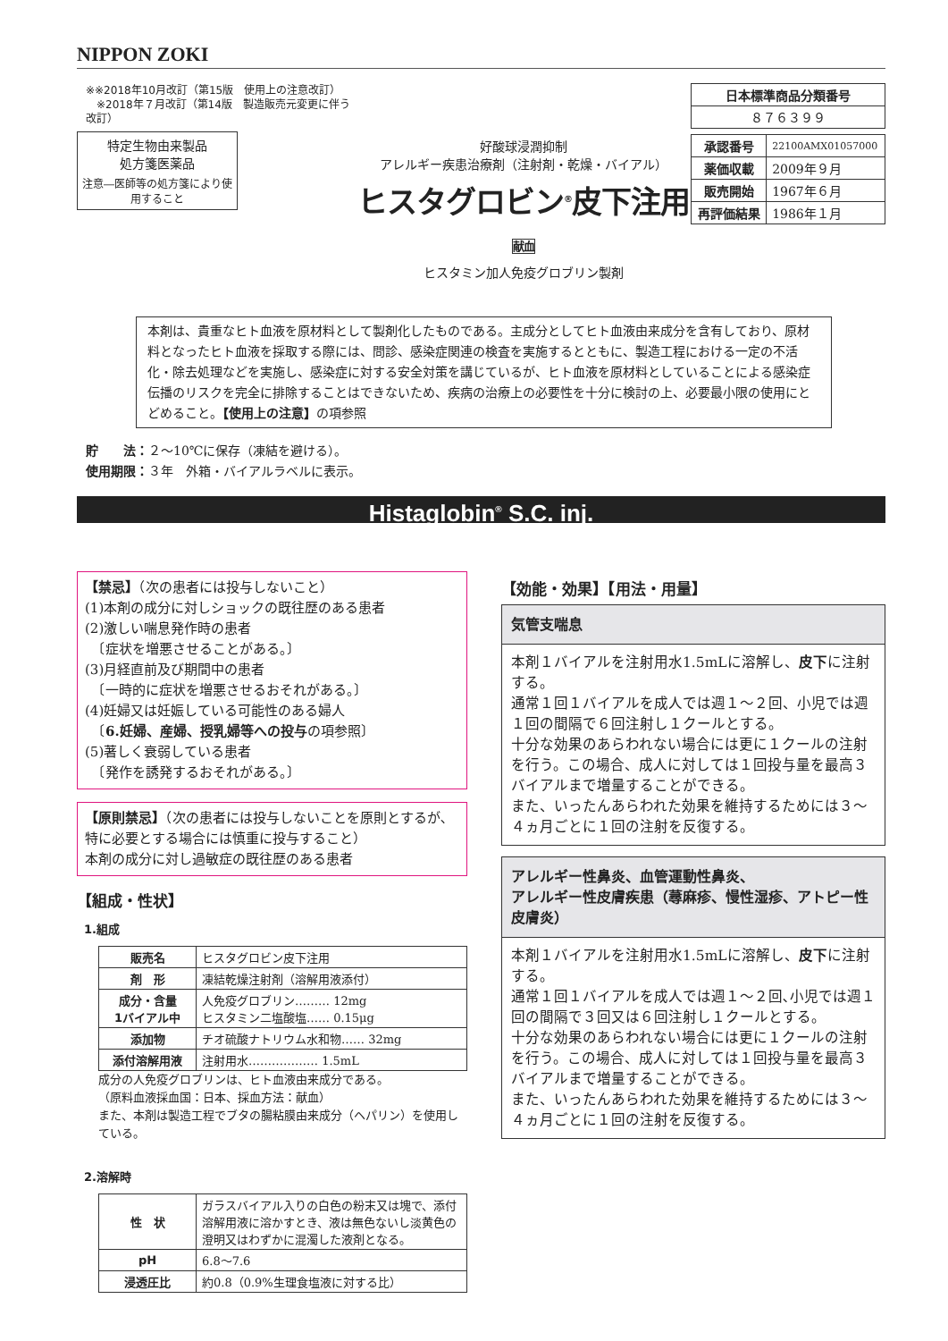NIPPON ZOKI
※※2018年10月改訂（第15版　使用上の注意改訂）
　※2018年７月改訂（第14版　製造販売元変更に伴う改訂）
特定生物由来製品
処方箋医薬品
注意―医師等の処方箋により使用すること
好酸球浸潤抑制
アレルギー疾患治療剤（注射剤・乾燥・バイアル）
ヒスタグロビン<sup>®</sup>皮下注用 献血
ヒスタミン加人免疫グロブリン製剤
| 日本標準商品分類番号 |
| --- |
| ８７６３９９ |
| 承認番号 | 22100AMX01057000 |
| 薬価収載 | 2009年９月 |
| 販売開始 | 1967年６月 |
| 再評価結果 | 1986年１月 |
本剤は、貴重なヒト血液を原材料として製剤化したものである。主成分としてヒト血液由来成分を含有しており、原材料となったヒト血液を採取する際には、問診、感染症関連の検査を実施するとともに、製造工程における一定の不活化・除去処理などを実施し、感染症に対する安全対策を講じているが、ヒト血液を原材料としていることによる感染症伝播のリスクを完全に排除することはできないため、疾病の治療上の必要性を十分に検討の上、必要最小限の使用にとどめること。【使用上の注意】の項参照
貯　　法：２～10℃に保存（凍結を避ける）。
使用期限：３年　外箱・バイアルラベルに表示。
Histaglobin<sup>®</sup> S.C. inj.
【禁忌】（次の患者には投与しないこと）
(1)本剤の成分に対しショックの既往歴のある患者
(2)激しい喘息発作時の患者
　〔症状を増悪させることがある。〕
(3)月経直前及び期間中の患者
　〔一時的に症状を増悪させるおそれがある。〕
(4)妊婦又は妊娠している可能性のある婦人
　〔6.妊婦、産婦、授乳婦等への投与の項参照〕
(5)著しく衰弱している患者
　〔発作を誘発するおそれがある。〕
【原則禁忌】（次の患者には投与しないことを原則とするが､特に必要とする場合には慎重に投与すること）
本剤の成分に対し過敏症の既往歴のある患者
【組成・性状】
1.組成
| 販売名 | ヒスタグロビン皮下注用 |
| 剤 形 | 凍結乾燥注射剤（溶解用液添付） |
| 成分・含量 1バイアル中 | 人免疫グロブリン……… 12mg ヒスタミン二塩酸塩…… 0.15μg |
| 添加物 | チオ硫酸ナトリウム水和物…… 32mg |
| 添付溶解用液 | 注射用水……………… 1.5mL |
成分の人免疫グロブリンは、ヒト血液由来成分である。
（原料血液採血国：日本、採血方法：献血）
また、本剤は製造工程でブタの腸粘膜由来成分（ヘパリン）を使用している。
2.溶解時
| 性 状 | ガラスバイアル入りの白色の粉末又は塊で、添付溶解用液に溶かすとき、液は無色ないし淡黄色の澄明又はわずかに混濁した液剤となる。 |
| pH | 6.8～7.6 |
| 浸透圧比 | 約0.8（0.9%生理食塩液に対する比） |
【効能・効果】【用法・用量】
気管支喘息
本剤１バイアルを注射用水1.5mLに溶解し、皮下に注射する。
通常１回１バイアルを成人では週１～２回、小児では週１回の間隔で６回注射し１クールとする。
十分な効果のあらわれない場合には更に１クールの注射を行う。この場合、成人に対しては１回投与量を最高３バイアルまで増量することができる。
また、いったんあらわれた効果を維持するためには３～４ヵ月ごとに１回の注射を反復する。
アレルギー性鼻炎、血管運動性鼻炎、
アレルギー性皮膚疾患（蕁麻疹、慢性湿疹、アトピー性皮膚炎）
本剤１バイアルを注射用水1.5mLに溶解し、皮下に注射する。
通常１回１バイアルを成人では週１～２回､小児では週１回の間隔で３回又は６回注射し１クールとする。
十分な効果のあらわれない場合には更に１クールの注射を行う。この場合、成人に対しては１回投与量を最高３バイアルまで増量することができる。
また、いったんあらわれた効果を維持するためには３～４ヵ月ごとに１回の注射を反復する。